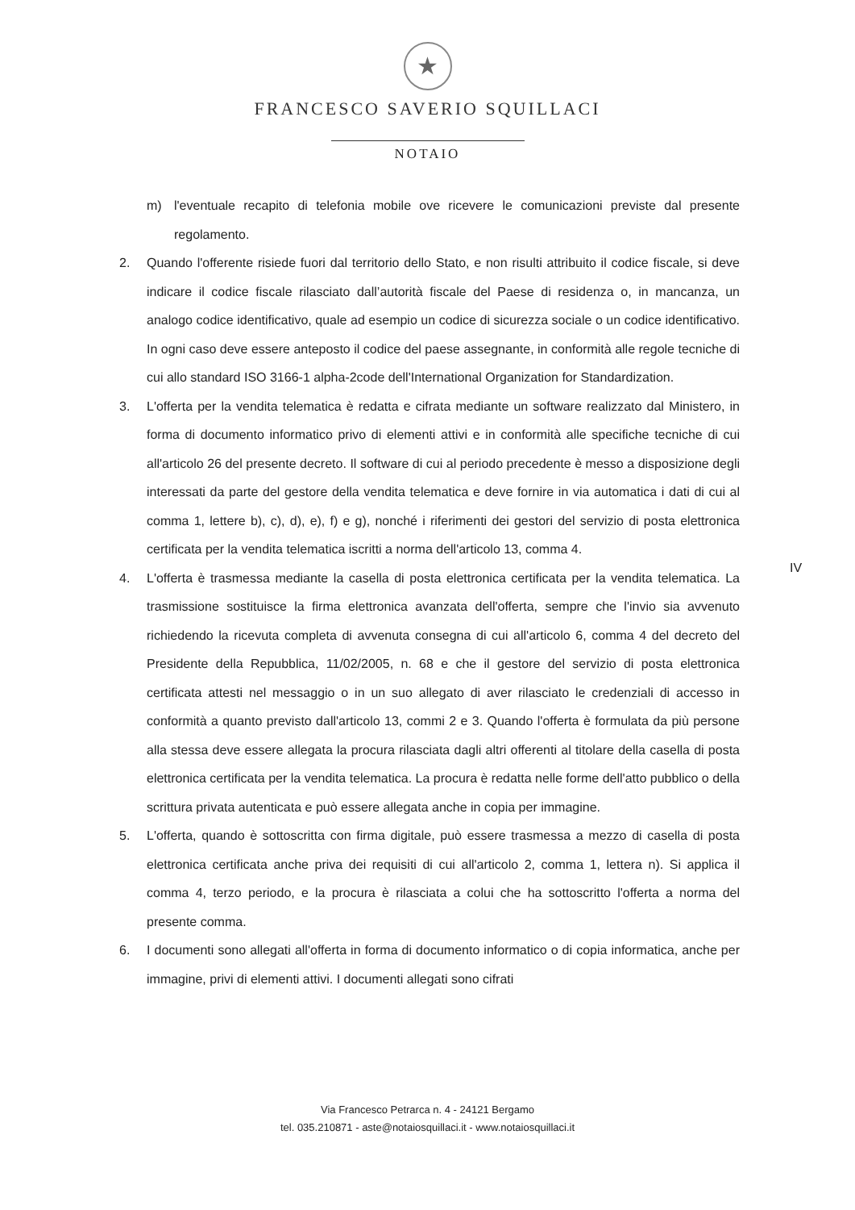★
FRANCESCO SAVERIO SQUILLACI
NOTAIO
m) l'eventuale recapito di telefonia mobile ove ricevere le comunicazioni previste dal presente regolamento.
2. Quando l'offerente risiede fuori dal territorio dello Stato, e non risulti attribuito il codice fiscale, si deve indicare il codice fiscale rilasciato dall’autorità fiscale del Paese di residenza o, in mancanza, un analogo codice identificativo, quale ad esempio un codice di sicurezza sociale o un codice identificativo. In ogni caso deve essere anteposto il codice del paese assegnante, in conformità alle regole tecniche di cui allo standard ISO 3166-1 alpha-2code dell'International Organization for Standardization.
3. L'offerta per la vendita telematica è redatta e cifrata mediante un software realizzato dal Ministero, in forma di documento informatico privo di elementi attivi e in conformità alle specifiche tecniche di cui all'articolo 26 del presente decreto. Il software di cui al periodo precedente è messo a disposizione degli interessati da parte del gestore della vendita telematica e deve fornire in via automatica i dati di cui al comma 1, lettere b), c), d), e), f) e g), nonché i riferimenti dei gestori del servizio di posta elettronica certificata per la vendita telematica iscritti a norma dell'articolo 13, comma 4.
4. L'offerta è trasmessa mediante la casella di posta elettronica certificata per la vendita telematica. La trasmissione sostituisce la firma elettronica avanzata dell'offerta, sempre che l'invio sia avvenuto richiedendo la ricevuta completa di avvenuta consegna di cui all'articolo 6, comma 4 del decreto del Presidente della Repubblica, 11/02/2005, n. 68 e che il gestore del servizio di posta elettronica certificata attesti nel messaggio o in un suo allegato di aver rilasciato le credenziali di accesso in conformità a quanto previsto dall'articolo 13, commi 2 e 3. Quando l'offerta è formulata da più persone alla stessa deve essere allegata la procura rilasciata dagli altri offerenti al titolare della casella di posta elettronica certificata per la vendita telematica. La procura è redatta nelle forme dell'atto pubblico o della scrittura privata autenticata e può essere allegata anche in copia per immagine.
5. L'offerta, quando è sottoscritta con firma digitale, può essere trasmessa a mezzo di casella di posta elettronica certificata anche priva dei requisiti di cui all'articolo 2, comma 1, lettera n). Si applica il comma 4, terzo periodo, e la procura è rilasciata a colui che ha sottoscritto l'offerta a norma del presente comma.
6. I documenti sono allegati all'offerta in forma di documento informatico o di copia informatica, anche per immagine, privi di elementi attivi. I documenti allegati sono cifrati
IV
Via Francesco Petrarca n. 4 - 24121 Bergamo
tel. 035.210871 - aste@notaiosquillaci.it - www.notaiosquillaci.it